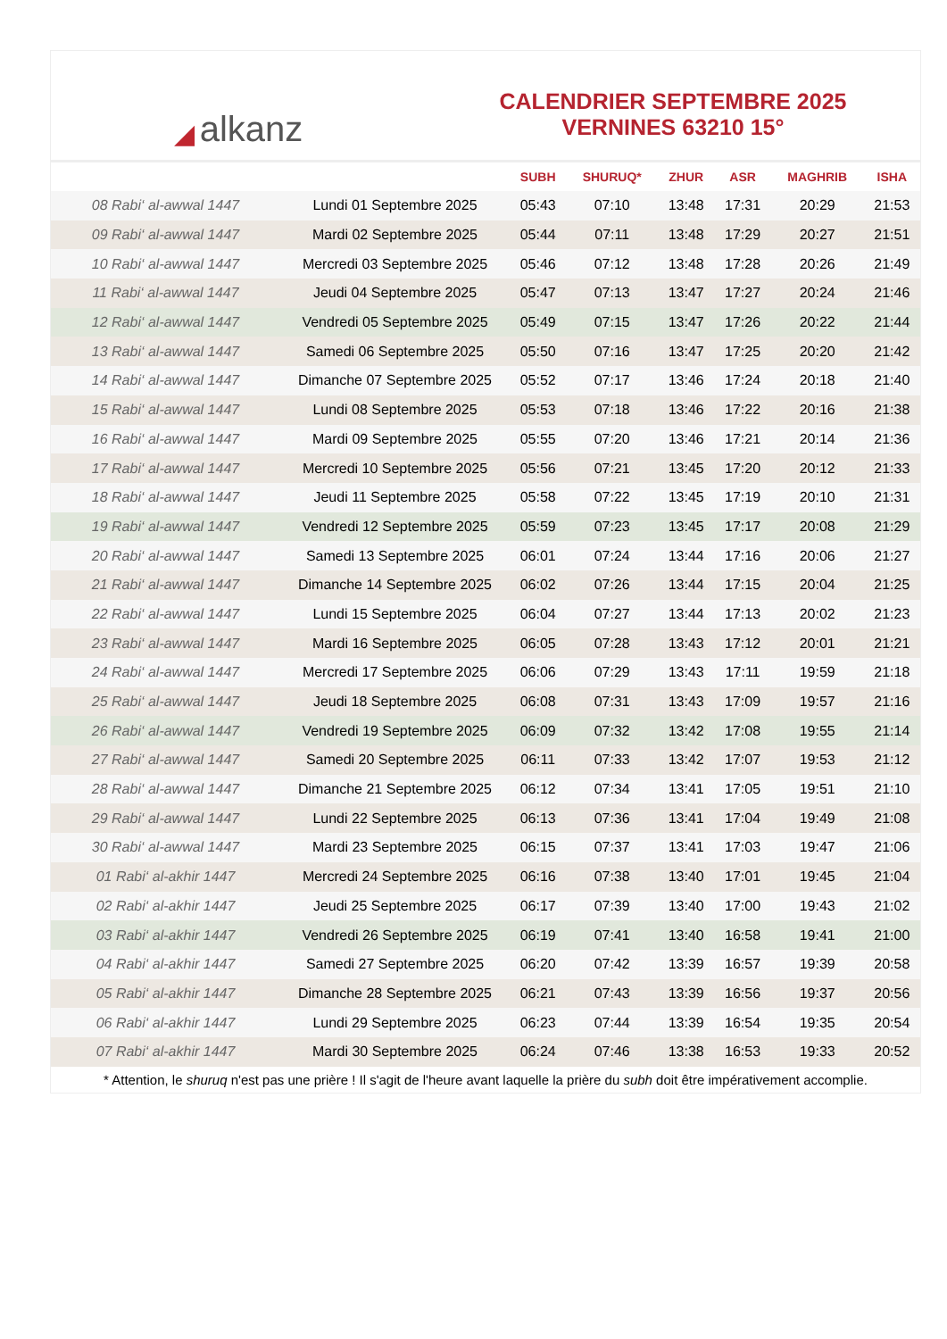◢ alkanz
CALENDRIER SEPTEMBRE 2025
VERNINES 63210 15°
| | | SUBH | SHURUQ* | ZHUR | ASR | MAGHRIB | ISHA |
| --- | --- | --- | --- | --- | --- | --- | --- |
| 08 Rabi‘ al-awwal 1447 | Lundi 01 Septembre 2025 | 05:43 | 07:10 | 13:48 | 17:31 | 20:29 | 21:53 |
| 09 Rabi‘ al-awwal 1447 | Mardi 02 Septembre 2025 | 05:44 | 07:11 | 13:48 | 17:29 | 20:27 | 21:51 |
| 10 Rabi‘ al-awwal 1447 | Mercredi 03 Septembre 2025 | 05:46 | 07:12 | 13:48 | 17:28 | 20:26 | 21:49 |
| 11 Rabi‘ al-awwal 1447 | Jeudi 04 Septembre 2025 | 05:47 | 07:13 | 13:47 | 17:27 | 20:24 | 21:46 |
| 12 Rabi‘ al-awwal 1447 | Vendredi 05 Septembre 2025 | 05:49 | 07:15 | 13:47 | 17:26 | 20:22 | 21:44 |
| 13 Rabi‘ al-awwal 1447 | Samedi 06 Septembre 2025 | 05:50 | 07:16 | 13:47 | 17:25 | 20:20 | 21:42 |
| 14 Rabi‘ al-awwal 1447 | Dimanche 07 Septembre 2025 | 05:52 | 07:17 | 13:46 | 17:24 | 20:18 | 21:40 |
| 15 Rabi‘ al-awwal 1447 | Lundi 08 Septembre 2025 | 05:53 | 07:18 | 13:46 | 17:22 | 20:16 | 21:38 |
| 16 Rabi‘ al-awwal 1447 | Mardi 09 Septembre 2025 | 05:55 | 07:20 | 13:46 | 17:21 | 20:14 | 21:36 |
| 17 Rabi‘ al-awwal 1447 | Mercredi 10 Septembre 2025 | 05:56 | 07:21 | 13:45 | 17:20 | 20:12 | 21:33 |
| 18 Rabi‘ al-awwal 1447 | Jeudi 11 Septembre 2025 | 05:58 | 07:22 | 13:45 | 17:19 | 20:10 | 21:31 |
| 19 Rabi‘ al-awwal 1447 | Vendredi 12 Septembre 2025 | 05:59 | 07:23 | 13:45 | 17:17 | 20:08 | 21:29 |
| 20 Rabi‘ al-awwal 1447 | Samedi 13 Septembre 2025 | 06:01 | 07:24 | 13:44 | 17:16 | 20:06 | 21:27 |
| 21 Rabi‘ al-awwal 1447 | Dimanche 14 Septembre 2025 | 06:02 | 07:26 | 13:44 | 17:15 | 20:04 | 21:25 |
| 22 Rabi‘ al-awwal 1447 | Lundi 15 Septembre 2025 | 06:04 | 07:27 | 13:44 | 17:13 | 20:02 | 21:23 |
| 23 Rabi‘ al-awwal 1447 | Mardi 16 Septembre 2025 | 06:05 | 07:28 | 13:43 | 17:12 | 20:01 | 21:21 |
| 24 Rabi‘ al-awwal 1447 | Mercredi 17 Septembre 2025 | 06:06 | 07:29 | 13:43 | 17:11 | 19:59 | 21:18 |
| 25 Rabi‘ al-awwal 1447 | Jeudi 18 Septembre 2025 | 06:08 | 07:31 | 13:43 | 17:09 | 19:57 | 21:16 |
| 26 Rabi‘ al-awwal 1447 | Vendredi 19 Septembre 2025 | 06:09 | 07:32 | 13:42 | 17:08 | 19:55 | 21:14 |
| 27 Rabi‘ al-awwal 1447 | Samedi 20 Septembre 2025 | 06:11 | 07:33 | 13:42 | 17:07 | 19:53 | 21:12 |
| 28 Rabi‘ al-awwal 1447 | Dimanche 21 Septembre 2025 | 06:12 | 07:34 | 13:41 | 17:05 | 19:51 | 21:10 |
| 29 Rabi‘ al-awwal 1447 | Lundi 22 Septembre 2025 | 06:13 | 07:36 | 13:41 | 17:04 | 19:49 | 21:08 |
| 30 Rabi‘ al-awwal 1447 | Mardi 23 Septembre 2025 | 06:15 | 07:37 | 13:41 | 17:03 | 19:47 | 21:06 |
| 01 Rabi‘ al-akhir 1447 | Mercredi 24 Septembre 2025 | 06:16 | 07:38 | 13:40 | 17:01 | 19:45 | 21:04 |
| 02 Rabi‘ al-akhir 1447 | Jeudi 25 Septembre 2025 | 06:17 | 07:39 | 13:40 | 17:00 | 19:43 | 21:02 |
| 03 Rabi‘ al-akhir 1447 | Vendredi 26 Septembre 2025 | 06:19 | 07:41 | 13:40 | 16:58 | 19:41 | 21:00 |
| 04 Rabi‘ al-akhir 1447 | Samedi 27 Septembre 2025 | 06:20 | 07:42 | 13:39 | 16:57 | 19:39 | 20:58 |
| 05 Rabi‘ al-akhir 1447 | Dimanche 28 Septembre 2025 | 06:21 | 07:43 | 13:39 | 16:56 | 19:37 | 20:56 |
| 06 Rabi‘ al-akhir 1447 | Lundi 29 Septembre 2025 | 06:23 | 07:44 | 13:39 | 16:54 | 19:35 | 20:54 |
| 07 Rabi‘ al-akhir 1447 | Mardi 30 Septembre 2025 | 06:24 | 07:46 | 13:38 | 16:53 | 19:33 | 20:52 |
* Attention, le shuruq n'est pas une prière ! Il s'agit de l'heure avant laquelle la prière du subh doit être impérativement accomplie.